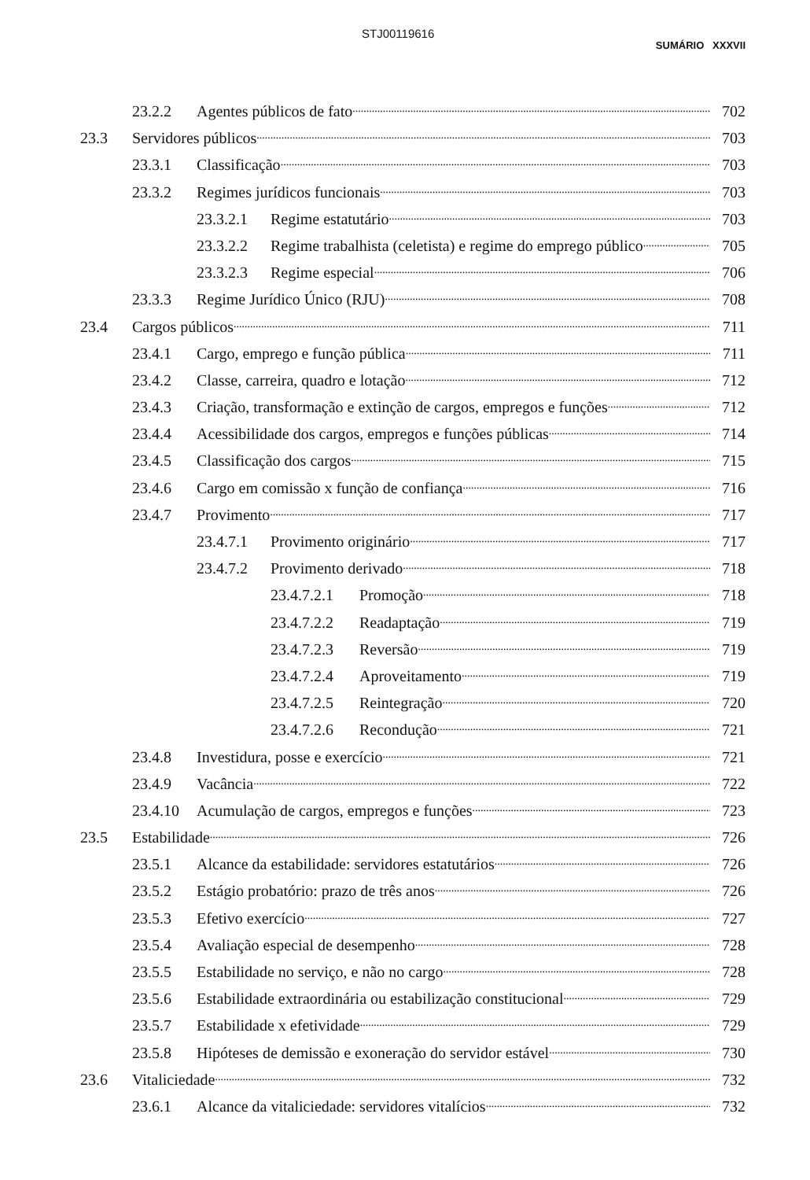STJ00119616
SUMÁRIO XXXVII
23.2.2 Agentes públicos de fato 702
23.3 Servidores públicos 703
23.3.1 Classificação 703
23.3.2 Regimes jurídicos funcionais 703
23.3.2.1 Regime estatutário 703
23.3.2.2 Regime trabalhista (celetista) e regime do emprego público 705
23.3.2.3 Regime especial 706
23.3.3 Regime Jurídico Único (RJU) 708
23.4 Cargos públicos 711
23.4.1 Cargo, emprego e função pública 711
23.4.2 Classe, carreira, quadro e lotação 712
23.4.3 Criação, transformação e extinção de cargos, empregos e funções 712
23.4.4 Acessibilidade dos cargos, empregos e funções públicas 714
23.4.5 Classificação dos cargos 715
23.4.6 Cargo em comissão x função de confiança 716
23.4.7 Provimento 717
23.4.7.1 Provimento originário 717
23.4.7.2 Provimento derivado 718
23.4.7.2.1 Promoção 718
23.4.7.2.2 Readaptação 719
23.4.7.2.3 Reversão 719
23.4.7.2.4 Aproveitamento 719
23.4.7.2.5 Reintegração 720
23.4.7.2.6 Recondução 721
23.4.8 Investidura, posse e exercício 721
23.4.9 Vacância 722
23.4.10 Acumulação de cargos, empregos e funções 723
23.5 Estabilidade 726
23.5.1 Alcance da estabilidade: servidores estatutários 726
23.5.2 Estágio probatório: prazo de três anos 726
23.5.3 Efetivo exercício 727
23.5.4 Avaliação especial de desempenho 728
23.5.5 Estabilidade no serviço, e não no cargo 728
23.5.6 Estabilidade extraordinária ou estabilização constitucional 729
23.5.7 Estabilidade x efetividade 729
23.5.8 Hipóteses de demissão e exoneração do servidor estável 730
23.6 Vitaliciedade 732
23.6.1 Alcance da vitaliciedade: servidores vitalícios 732